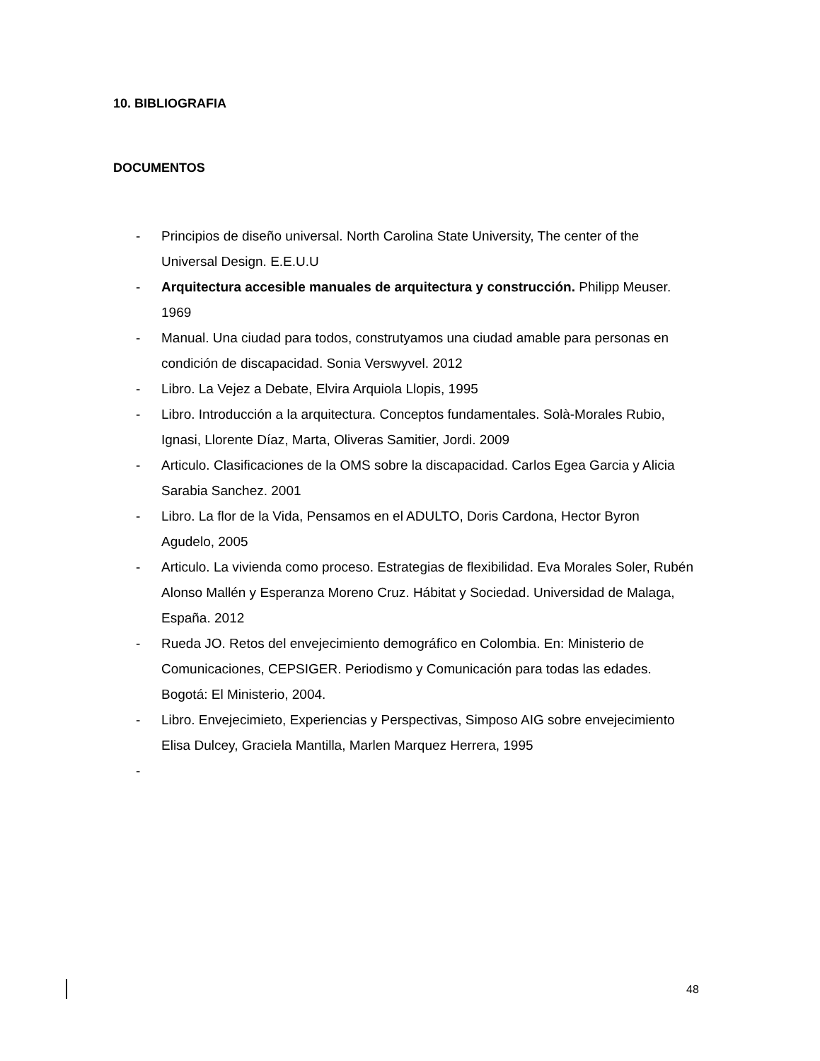10. BIBLIOGRAFIA
DOCUMENTOS
- Principios de diseño universal. North Carolina State University, The center of the Universal Design. E.E.U.U
- Arquitectura accesible manuales de arquitectura y construcción. Philipp Meuser. 1969
- Manual. Una ciudad para todos, construtyamos una ciudad amable para personas en condición de discapacidad. Sonia Verswyvel. 2012
- Libro. La Vejez a Debate, Elvira Arquiola Llopis, 1995
- Libro. Introducción a la arquitectura. Conceptos fundamentales. Solà-Morales Rubio, Ignasi, Llorente Díaz, Marta, Oliveras Samitier, Jordi. 2009
- Articulo. Clasificaciones de la OMS sobre la discapacidad. Carlos Egea Garcia y Alicia Sarabia Sanchez. 2001
- Libro. La flor de la Vida, Pensamos en el ADULTO, Doris Cardona, Hector Byron Agudelo, 2005
- Articulo. La vivienda como proceso. Estrategias de flexibilidad. Eva Morales Soler, Rubén Alonso Mallén y Esperanza Moreno Cruz. Hábitat y Sociedad. Universidad de Malaga, España. 2012
- Rueda JO. Retos del envejecimiento demográfico en Colombia. En: Ministerio de Comunicaciones, CEPSIGER. Periodismo y Comunicación para todas las edades. Bogotá: El Ministerio, 2004.
- Libro. Envejecimieto, Experiencias y Perspectivas, Simposo AIG sobre envejecimiento Elisa Dulcey, Graciela Mantilla, Marlen Marquez Herrera, 1995
-
48